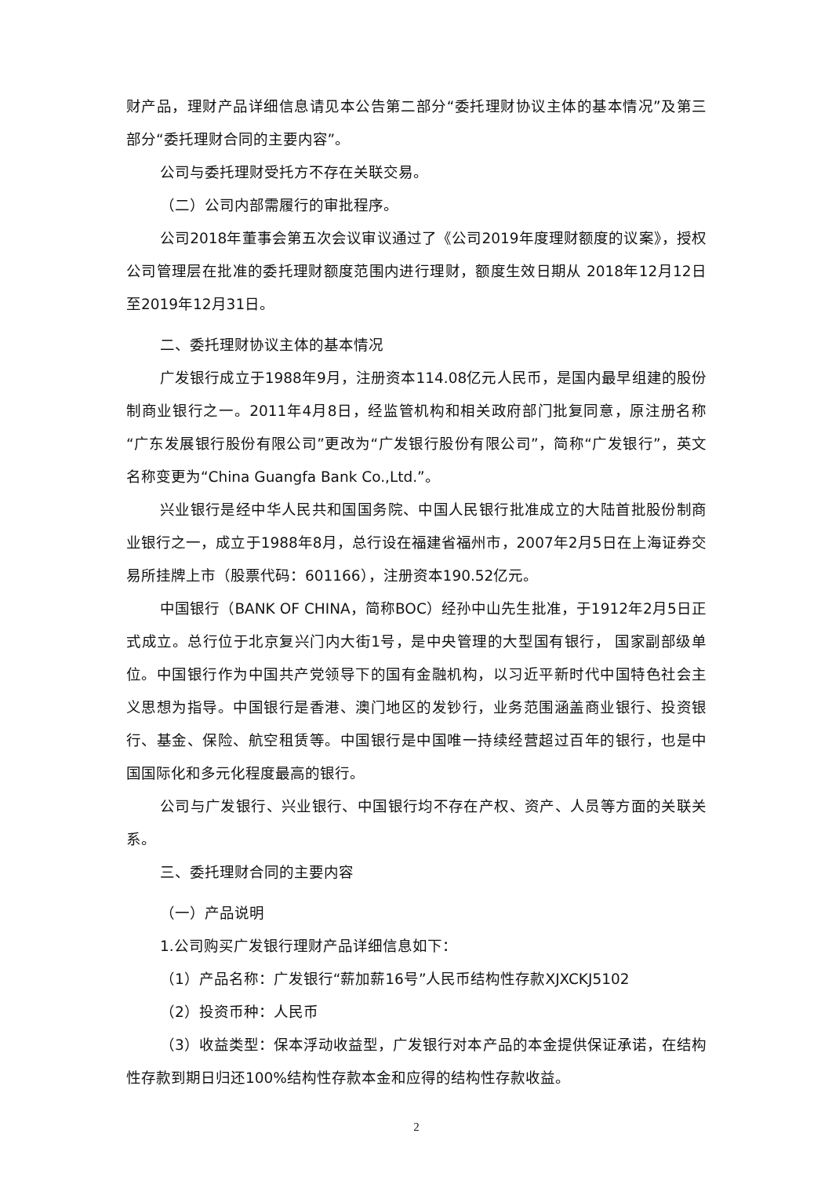财产品，理财产品详细信息请见本公告第二部分“委托理财协议主体的基本情况”及第三部分“委托理财合同的主要内容”。
公司与委托理财受托方不存在关联交易。
（二）公司内部需履行的审批程序。
公司2018年董事会第五次会议审议通过了《公司2019年度理财额度的议案》，授权公司管理层在批准的委托理财额度范围内进行理财，额度生效日期从 2018年12月12日至2019年12月31日。
二、委托理财协议主体的基本情况
广发银行成立于1988年9月，注册资本114.08亿元人民币，是国内最早组建的股份制商业银行之一。2011年4月8日，经监管机构和相关政府部门批复同意，原注册名称“广东发展银行股份有限公司”更改为“广发银行股份有限公司”，简称“广发银行”，英文名称变更为“China Guangfa Bank Co.,Ltd.”。
兴业银行是经中华人民共和国国务院、中国人民银行批准成立的大陆首批股份制商业银行之一，成立于1988年8月，总行设在福建省福州市，2007年2月5日在上海证券交易所挂牌上市（股票代码：601166），注册资本190.52亿元。
中国银行（BANK OF CHINA，简称BOC）经孙中山先生批准，于1912年2月5日正式成立。总行位于北京复兴门内大街1号，是中央管理的大型国有银行， 国家副部级单位。中国银行作为中国共产党领导下的国有金融机构，以习近平新时代中国特色社会主义思想为指导。中国银行是香港、澳门地区的发钞行，业务范围涵盖商业银行、投资银行、基金、保险、航空租赁等。中国银行是中国唯一持续经营超过百年的银行，也是中国国际化和多元化程度最高的银行。
公司与广发银行、兴业银行、中国银行均不存在产权、资产、人员等方面的关联关系。
三、委托理财合同的主要内容
（一）产品说明
1.公司购买广发银行理财产品详细信息如下：
（1）产品名称：广发银行“薪加薪16号”人民币结构性存款XJXCKJ5102
（2）投资币种：人民币
（3）收益类型：保本浮动收益型，广发银行对本产品的本金提供保证承诺，在结构性存款到期日归还100%结构性存款本金和应得的结构性存款收益。
2